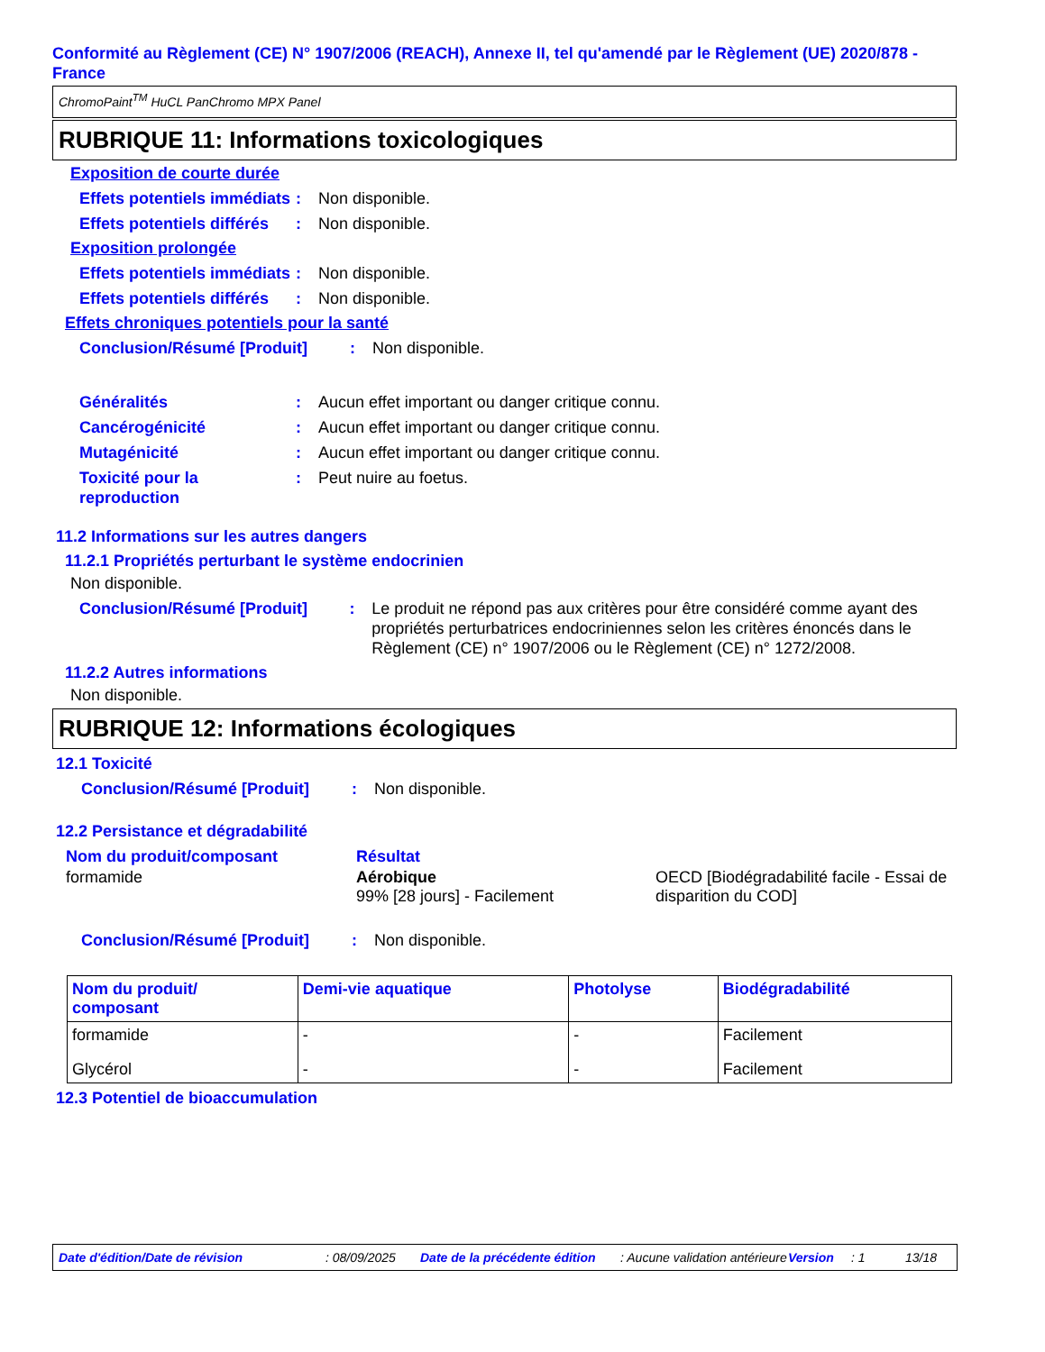Conformité au Règlement (CE) N° 1907/2006 (REACH), Annexe II, tel qu'amendé par le Règlement (UE) 2020/878 - France
ChromoPaint<sup>TM</sup> HuCL PanChromo MPX Panel
RUBRIQUE 11: Informations toxicologiques
Exposition de courte durée
Effets potentiels immédiats
: Non disponible.
Effets potentiels différés
: Non disponible.
Exposition prolongée
Effets potentiels immédiats
: Non disponible.
Effets potentiels différés
: Non disponible.
Effets chroniques potentiels pour la santé
Conclusion/Résumé [Produit] : Non disponible.
Généralités : Aucun effet important ou danger critique connu.
Cancérogénicité : Aucun effet important ou danger critique connu.
Mutagénicité : Aucun effet important ou danger critique connu.
Toxicité pour la reproduction
: Peut nuire au foetus.
11.2 Informations sur les autres dangers
11.2.1 Propriétés perturbant le système endocrinien
Non disponible.
Conclusion/Résumé [Produit] : Le produit ne répond pas aux critères pour être considéré comme ayant des propriétés perturbatrices endocriniennes selon les critères énoncés dans le Règlement (CE) n° 1907/2006 ou le Règlement (CE) n° 1272/2008.
11.2.2 Autres informations
Non disponible.
RUBRIQUE 12: Informations écologiques
12.1 Toxicité
Conclusion/Résumé [Produit] : Non disponible.
12.2 Persistance et dégradabilité
| Nom du produit/composant | Résultat | |
| --- | --- | --- |
| formamide | Aérobique 99% [28 jours] - Facilement | OECD [Biodégradabilité facile - Essai de disparition du COD] |
Conclusion/Résumé [Produit] : Non disponible.
| Nom du produit/ composant | Demi-vie aquatique | Photolyse | Biodégradabilité |
| --- | --- | --- | --- |
| formamide | - | - | Facilement |
| Glycérol | - | - | Facilement |
12.3 Potentiel de bioaccumulation
Date d'édition/Date de révision: 08/09/2025 Date de la précédente édition: Aucune validation antérieure Version: 1 13/18